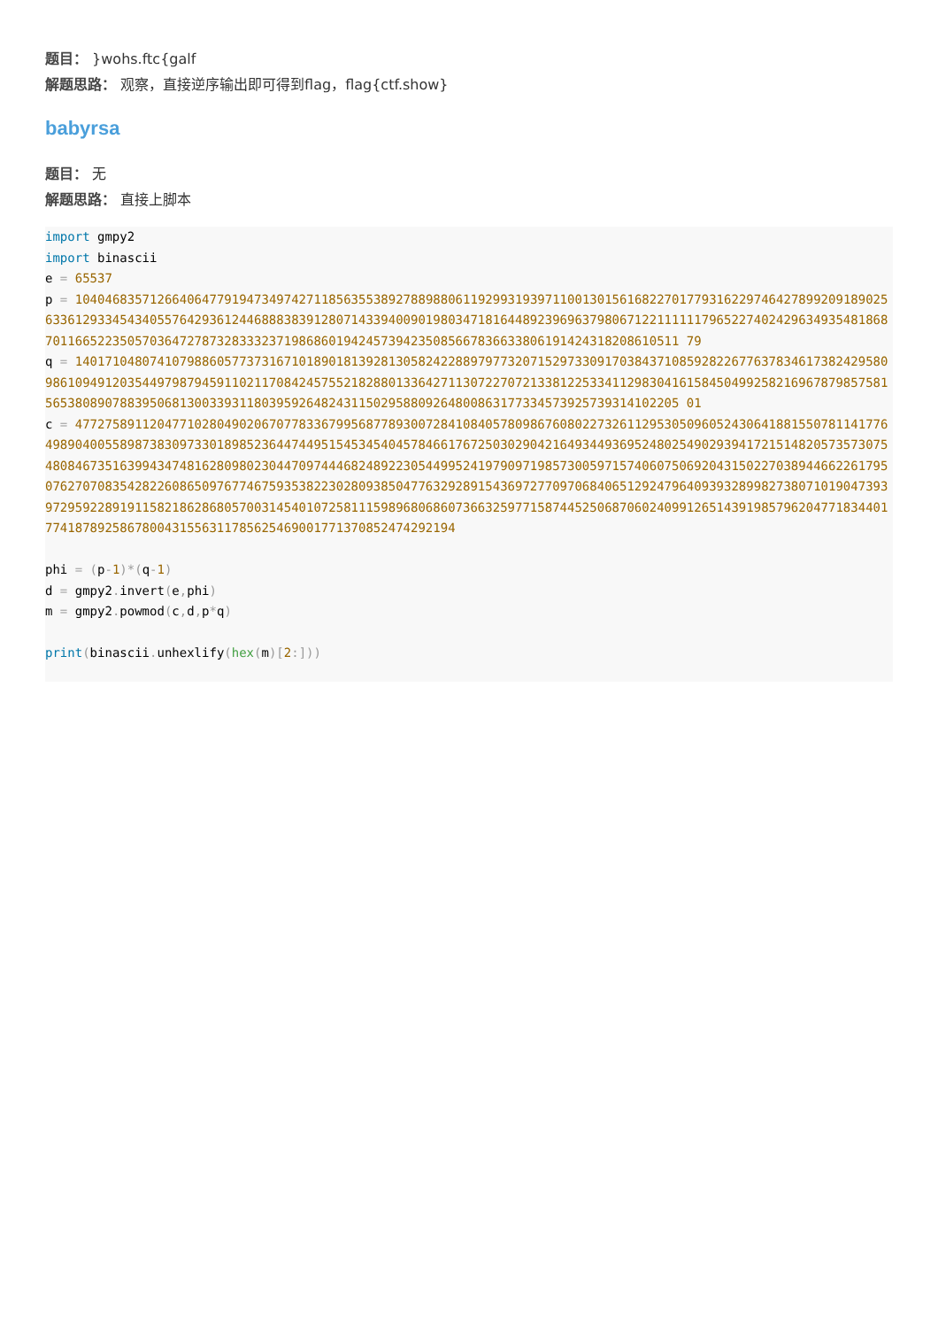题目： }wohs.ftc{galf
解题思路： 观察，直接逆序输出即可得到flag，flag{ctf.show}
babyrsa
题目： 无
解题思路： 直接上脚本
import gmpy2
import binascii
e = 65537
p = 1040468357126640647791947349742711856355389278898806119299319397110013015616822701779316229746427899209189025633612933454340557642936124468883839128071433940090198034718164489239696379806712211111179652274024296349354818687011665223505703647278732833323719868601942457394235085667836633806191424318208610511 79
q = 1401710480741079886057737316710189018139281305824228897977320715297330917038437108592822677637834617382429580986109491203544979879459110211708424575521828801336427113072270721338122533411298304161584504992582169678798575815653808907883950681300339311803959264824311502958809264800863177334573925739314102205 01
c = 4772758911204771028049020670778336799568778930072841084057809867608022732611295305096052430641881550781141776498904005589873830973301898523644744951545345404578466176725030290421649344936952480254902939417215148205735730754808467351639943474816280980230447097444682489223054499524197909719857300597157406075069204315022703894466226179507627070835428226086509767746759353822302809385047763292891543697277097068406512924796409393289982738071019047393972959228919115821862868057003145401072581115989680686073663259771587445250687060240991265143919857962047718344017741878925867800431556311785625469001771370852474292194

phi = (p-1)*(q-1)
d = gmpy2. invert(e, phi)
m = gmpy2. powmod(c, d, p*q)

print(binascii. unhexlify(hex(m)[2:]))